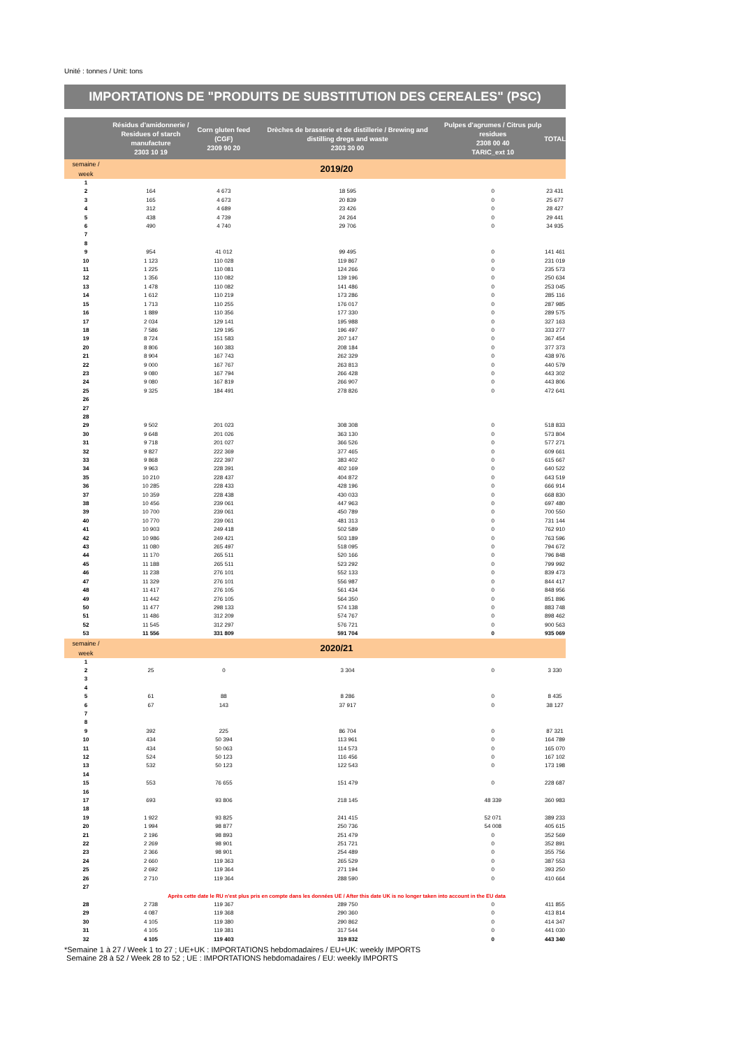Unité : tonnes / Unit: tons
IMPORTATIONS DE "PRODUITS DE SUBSTITUTION DES CEREALES" (PSC)
| | Résidus d'amidonnerie / Residues of starch manufacture 2303 10 19 | Corn gluten feed (CGF) 2309 90 20 | Drèches de brasserie et de distillerie / Brewing and distilling dregs and waste 2303 30 00 | Pulpes d'agrumes / Citrus pulp residues 2308 00 40 TARIC_ext 10 | TOTAL |
| --- | --- | --- | --- | --- | --- |
| semaine / week | 2019/20 | | | | |
| 1 | | | | | |
| 2 | 164 | 4 673 | 18 595 | 0 | 23 431 |
| 3 | 165 | 4 673 | 20 839 | 0 | 25 677 |
| 4 | 312 | 4 689 | 23 426 | 0 | 28 427 |
| 5 | 438 | 4 739 | 24 264 | 0 | 29 441 |
| 6 | 490 | 4 740 | 29 706 | 0 | 34 935 |
| 7 | | | | | |
| 8 | | | | | |
| 9 | 954 | 41 012 | 99 495 | 0 | 141 461 |
| 10 | 1 123 | 110 028 | 119 867 | 0 | 231 019 |
| 11 | 1 225 | 110 081 | 124 266 | 0 | 235 573 |
| 12 | 1 356 | 110 082 | 139 196 | 0 | 250 634 |
| 13 | 1 478 | 110 082 | 141 486 | 0 | 253 045 |
| 14 | 1 612 | 110 219 | 173 286 | 0 | 285 116 |
| 15 | 1 713 | 110 255 | 176 017 | 0 | 287 985 |
| 16 | 1 889 | 110 356 | 177 330 | 0 | 289 575 |
| 17 | 2 034 | 129 141 | 195 988 | 0 | 327 163 |
| 18 | 7 586 | 129 195 | 196 497 | 0 | 333 277 |
| 19 | 8 724 | 151 583 | 207 147 | 0 | 367 454 |
| 20 | 8 806 | 160 383 | 208 184 | 0 | 377 373 |
| 21 | 8 904 | 167 743 | 262 329 | 0 | 438 976 |
| 22 | 9 000 | 167 767 | 263 813 | 0 | 440 579 |
| 23 | 9 080 | 167 794 | 266 428 | 0 | 443 302 |
| 24 | 9 080 | 167 819 | 266 907 | 0 | 443 806 |
| 25 | 9 325 | 184 491 | 278 826 | 0 | 472 641 |
| 26 | | | | | |
| 27 | | | | | |
| 28 | | | | | |
| 29 | 9 502 | 201 023 | 308 308 | 0 | 518 833 |
| 30 | 9 648 | 201 026 | 363 130 | 0 | 573 804 |
| 31 | 9 718 | 201 027 | 366 526 | 0 | 577 271 |
| 32 | 9 827 | 222 369 | 377 465 | 0 | 609 661 |
| 33 | 9 868 | 222 397 | 383 402 | 0 | 615 667 |
| 34 | 9 963 | 228 391 | 402 169 | 0 | 640 522 |
| 35 | 10 210 | 228 437 | 404 872 | 0 | 643 519 |
| 36 | 10 285 | 228 433 | 428 196 | 0 | 666 914 |
| 37 | 10 359 | 228 438 | 430 033 | 0 | 668 830 |
| 38 | 10 456 | 239 061 | 447 963 | 0 | 697 480 |
| 39 | 10 700 | 239 061 | 450 789 | 0 | 700 550 |
| 40 | 10 770 | 239 061 | 481 313 | 0 | 731 144 |
| 41 | 10 903 | 249 418 | 502 589 | 0 | 762 910 |
| 42 | 10 986 | 249 421 | 503 189 | 0 | 763 596 |
| 43 | 11 080 | 265 497 | 518 095 | 0 | 794 672 |
| 44 | 11 170 | 265 511 | 520 166 | 0 | 796 848 |
| 45 | 11 188 | 265 511 | 523 292 | 0 | 799 992 |
| 46 | 11 238 | 276 101 | 552 133 | 0 | 839 473 |
| 47 | 11 329 | 276 101 | 556 987 | 0 | 844 417 |
| 48 | 11 417 | 276 105 | 561 434 | 0 | 848 956 |
| 49 | 11 442 | 276 105 | 564 350 | 0 | 851 896 |
| 50 | 11 477 | 298 133 | 574 138 | 0 | 883 748 |
| 51 | 11 486 | 312 209 | 574 767 | 0 | 898 462 |
| 52 | 11 545 | 312 297 | 576 721 | 0 | 900 563 |
| 53 | 11 556 | 331 809 | 591 704 | 0 | 935 069 |
| semaine / week | 2020/21 | | | | |
| 1 | | | | | |
| 2 | 25 | 0 | 3 304 | 0 | 3 330 |
| 3 | | | | | |
| 4 | | | | | |
| 5 | 61 | 88 | 8 286 | 0 | 8 435 |
| 6 | 67 | 143 | 37 917 | 0 | 38 127 |
| 7 | | | | | |
| 8 | | | | | |
| 9 | 392 | 225 | 86 704 | 0 | 87 321 |
| 10 | 434 | 50 394 | 113 961 | 0 | 164 789 |
| 11 | 434 | 50 063 | 114 573 | 0 | 165 070 |
| 12 | 524 | 50 123 | 116 456 | 0 | 167 102 |
| 13 | 532 | 50 123 | 122 543 | 0 | 173 198 |
| 14 | | | | | |
| 15 | 553 | 76 655 | 151 479 | 0 | 228 687 |
| 16 | | | | | |
| 17 | 693 | 93 806 | 218 145 | 48 339 | 360 983 |
| 18 | | | | | |
| 19 | 1 922 | 93 825 | 241 415 | 52 071 | 389 233 |
| 20 | 1 994 | 98 877 | 250 736 | 54 008 | 405 615 |
| 21 | 2 196 | 98 893 | 251 479 | 0 | 352 569 |
| 22 | 2 269 | 98 901 | 251 721 | 0 | 352 891 |
| 23 | 2 366 | 98 901 | 254 489 | 0 | 355 756 |
| 24 | 2 660 | 119 363 | 265 529 | 0 | 387 553 |
| 25 | 2 692 | 119 364 | 271 194 | 0 | 393 250 |
| 26 | 2 710 | 119 364 | 288 590 | 0 | 410 664 |
| 27 | | | | | |
| | Après cette date le RU n'est plus pris en compte dans les données UE / After this date UK is no longer taken into account in the EU data | | | | |
| 28 | 2 738 | 119 367 | 289 750 | 0 | 411 855 |
| 29 | 4 087 | 119 368 | 290 360 | 0 | 413 814 |
| 30 | 4 105 | 119 380 | 290 862 | 0 | 414 347 |
| 31 | 4 105 | 119 381 | 317 544 | 0 | 441 030 |
| 32 | 4 105 | 119 403 | 319 832 | 0 | 443 340 |
*Semaine 1 à 27 / Week 1 to 27 ; UE+UK : IMPORTATIONS hebdomadaires / EU+UK: weekly IMPORTS
Semaine 28 à 52 / Week 28 to 52 ; UE : IMPORTATIONS hebdomadaires / EU: weekly IMPORTS